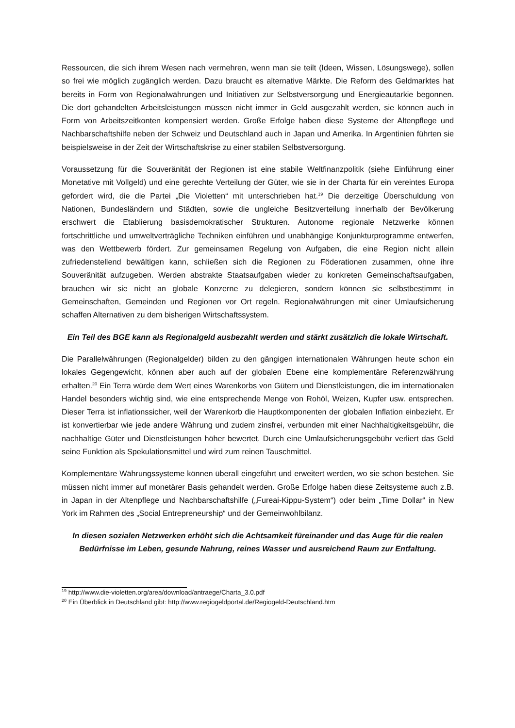Ressourcen, die sich ihrem Wesen nach vermehren, wenn man sie teilt (Ideen, Wissen, Lösungswege), sollen so frei wie möglich zugänglich werden. Dazu braucht es alternative Märkte. Die Reform des Geldmarktes hat bereits in Form von Regionalwährungen und Initiativen zur Selbst­versorgung und Energieautarkie begonnen. Die dort gehandelten Arbeitsleistungen müssen nicht immer in Geld ausgezahlt werden, sie können auch in Form von Arbeitszeitkonten kompensiert werden. Große Erfolge haben diese Systeme der Altenpflege und Nachbarschaftshilfe neben der Schweiz und Deutschland auch in Japan und Amerika. In Argentinien führten sie beispielsweise in der Zeit der Wirtschaftskrise zu einer stabilen Selbstversorgung.
Voraussetzung für die Souveränität der Regionen ist eine stabile Weltfinanzpolitik (siehe Einführung einer Monetative mit Vollgeld) und eine gerechte Verteilung der Güter, wie sie in der Charta für ein vereintes Europa gefordert wird, die die Partei „Die Violetten“ mit unterschrieben hat.<sup>19</sup> Die derzeitige Überschuldung von Nationen, Bundesländern und Städten, sowie die ungleiche Besitzverteilung innerhalb der Bevölkerung erschwert die Etablierung basisdemokratischer Strukturen. Autonome regionale Netzwerke können fortschrittliche und umweltverträgliche Techniken einführen und unabhängige Konjunkturprogramme entwerfen, was den Wettbewerb fördert. Zur gemeinsamen Regelung von Aufgaben, die eine Region nicht allein zufriedenstellend bewältigen kann, schließen sich die Regionen zu Föderationen zusammen, ohne ihre Souveränität aufzugeben. Werden abstrakte Staatsaufgaben wieder zu konkreten Gemeinschaftsaufgaben, brauchen wir sie nicht an globale Konzerne zu delegieren, sondern können sie selbstbestimmt in Gemeinschaften, Gemeinden und Regionen vor Ort regeln. Regionalwährungen mit einer Umlaufsicherung schaffen Alternativen zu dem bisherigen Wirtschaftssystem.
Ein Teil des BGE kann als Regionalgeld ausbezahlt werden und stärkt zusätzlich die lokale Wirtschaft.
Die Parallelwährungen (Regionalgelder) bilden zu den gängigen internationalen Währungen heute schon ein lokales Gegengewicht, können aber auch auf der globalen Ebene eine komplementäre Referenzwährung erhalten.<sup>20</sup> Ein Terra würde dem Wert eines Warenkorbs von Gütern und Dienstleistungen, die im internationalen Handel besonders wichtig sind, wie eine entsprechende Menge von Rohöl, Weizen, Kupfer usw. entsprechen. Dieser Terra ist inflationssicher, weil der Warenkorb die Hauptkomponenten der globalen Inflation einbezieht. Er ist konvertierbar wie jede andere Währung und zudem zinsfrei, verbunden mit einer Nachhaltigkeitsgebühr, die nachhaltige Güter und Dienstleistungen höher bewertet. Durch eine Umlaufsicherungsgebühr verliert das Geld seine Funktion als Spekulationsmittel und wird zum reinen Tauschmittel.
Komplementäre Währungssysteme können überall eingeführt und erweitert werden, wo sie schon bestehen. Sie müssen nicht immer auf monetärer Basis gehandelt werden. Große Erfolge haben diese Zeitsysteme auch z.B. in Japan in der Altenpflege und Nachbarschaftshilfe („Fureai-Kippu-System“) oder beim „Time Dollar“ in New York im Rahmen des „Social Entrepreneurship“ und der Gemeinwohlbilanz.
In diesen sozialen Netzwerken erhöht sich die Achtsamkeit füreinander und das Auge für die realen Bedürfnisse im Leben, gesunde Nahrung, reines Wasser und ausreichend Raum zur Entfaltung.
<sup>19</sup> http://www.die-violetten.org/area/download/antraege/Charta_3.0.pdf
<sup>20</sup> Ein Überblick in Deutschland gibt: http://www.regiogeldportal.de/Regiogeld-Deutschland.htm